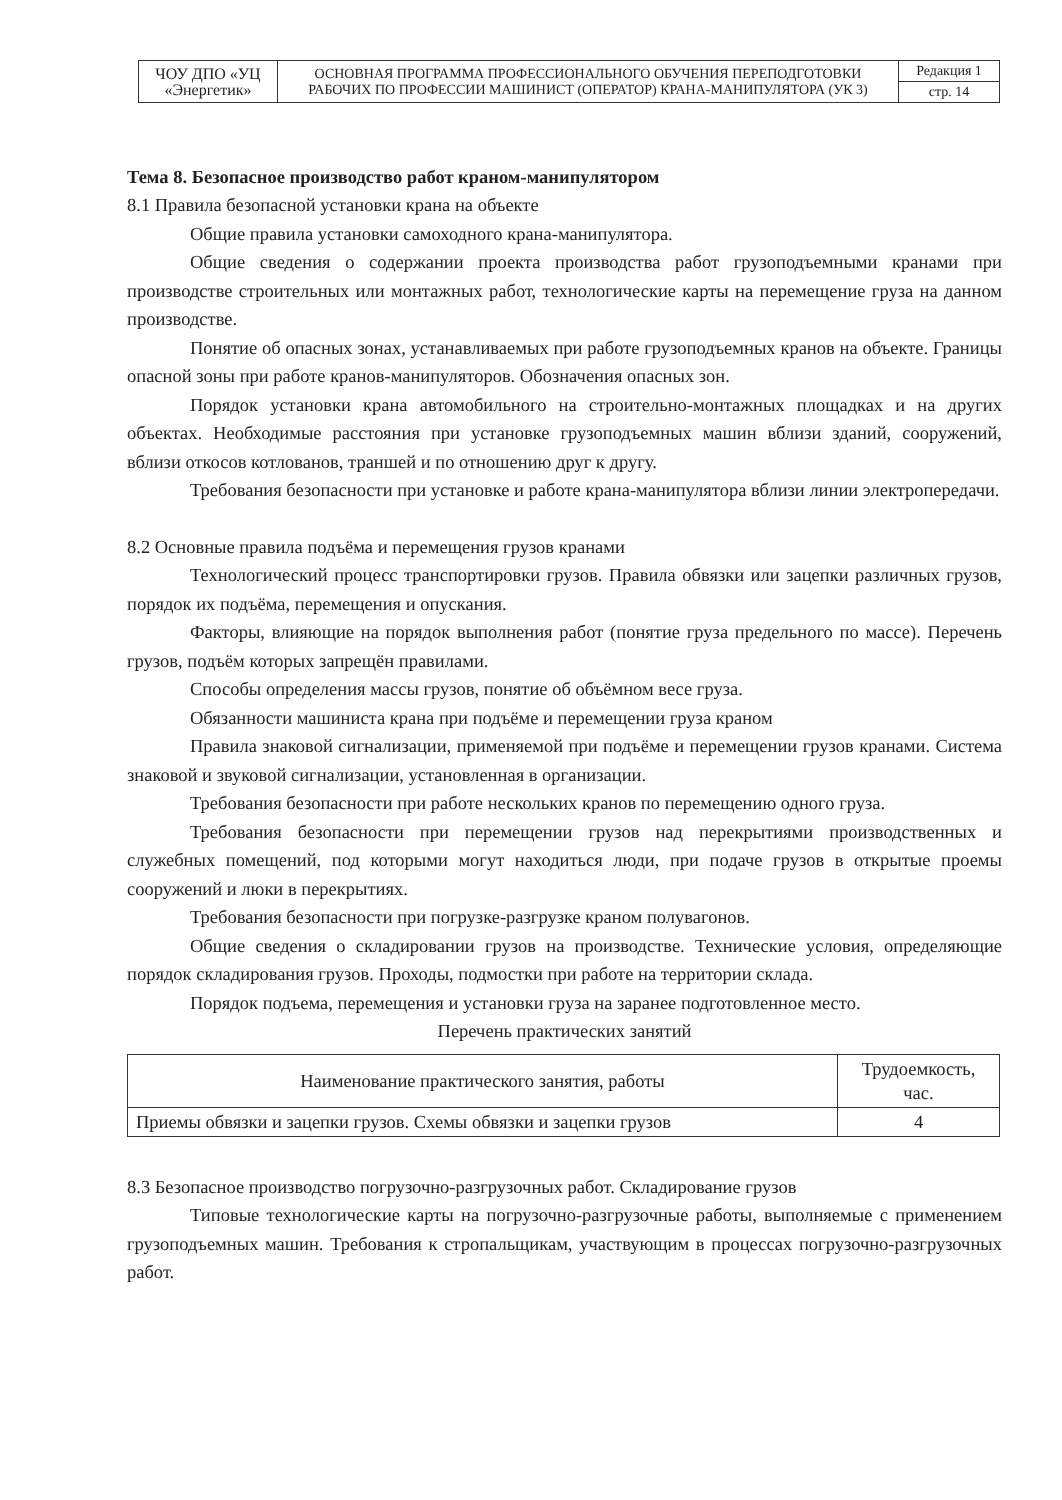| ЧОУ ДПО «УЦ «Энергетик» | ОСНОВНАЯ ПРОГРАММА ПРОФЕССИОНАЛЬНОГО ОБУЧЕНИЯ ПЕРЕПОДГОТОВКИ РАБОЧИХ ПО ПРОФЕССИИ МАШИНИСТ (ОПЕРАТОР) КРАНА-МАНИПУЛЯТОРА (УК 3) | Редакция 1 |
| | | стр. 14 |
Тема 8. Безопасное производство работ краном-манипулятором
8.1 Правила безопасной установки крана на объекте
Общие правила установки самоходного крана-манипулятора.
Общие сведения о содержании проекта производства работ грузоподъемными кранами при производстве строительных или монтажных работ, технологические карты на перемещение груза на данном производстве.
Понятие об опасных зонах, устанавливаемых при работе грузоподъемных кранов на объекте. Границы опасной зоны при работе кранов-манипуляторов. Обозначения опасных зон.
Порядок установки крана автомобильного на строительно-монтажных площадках и на других объектах. Необходимые расстояния при установке грузоподъемных машин вблизи зданий, сооружений, вблизи откосов котлованов, траншей и по отношению друг к другу.
Требования безопасности при установке и работе крана-манипулятора вблизи линии электропередачи.
8.2 Основные правила подъёма и перемещения грузов кранами
Технологический процесс транспортировки грузов. Правила обвязки или зацепки различных грузов, порядок их подъёма, перемещения и опускания.
Факторы, влияющие на порядок выполнения работ (понятие груза предельного по массе). Перечень грузов, подъём которых запрещён правилами.
Способы определения массы грузов, понятие об объёмном весе груза.
Обязанности машиниста крана при подъёме и перемещении груза краном
Правила знаковой сигнализации, применяемой при подъёме и перемещении грузов кранами. Система знаковой и звуковой сигнализации, установленная в организации.
Требования безопасности при работе нескольких кранов по перемещению одного груза.
Требования безопасности при перемещении грузов над перекрытиями производственных и служебных помещений, под которыми могут находиться люди, при подаче грузов в открытые проемы сооружений и люки в перекрытиях.
Требования безопасности при погрузке-разгрузке краном полувагонов.
Общие сведения о складировании грузов на производстве. Технические условия, определяющие порядок складирования грузов. Проходы, подмостки при работе на территории склада.
Порядок подъема, перемещения и установки груза на заранее подготовленное место.
Перечень практических занятий
| Наименование практического занятия, работы | Трудоемкость, час. |
| --- | --- |
| Приемы обвязки и зацепки грузов. Схемы обвязки и зацепки грузов | 4 |
8.3 Безопасное производство погрузочно-разгрузочных работ. Складирование грузов
Типовые технологические карты на погрузочно-разгрузочные работы, выполняемые с применением грузоподъемных машин. Требования к стропальщикам, участвующим в процессах погрузочно-разгрузочных работ.